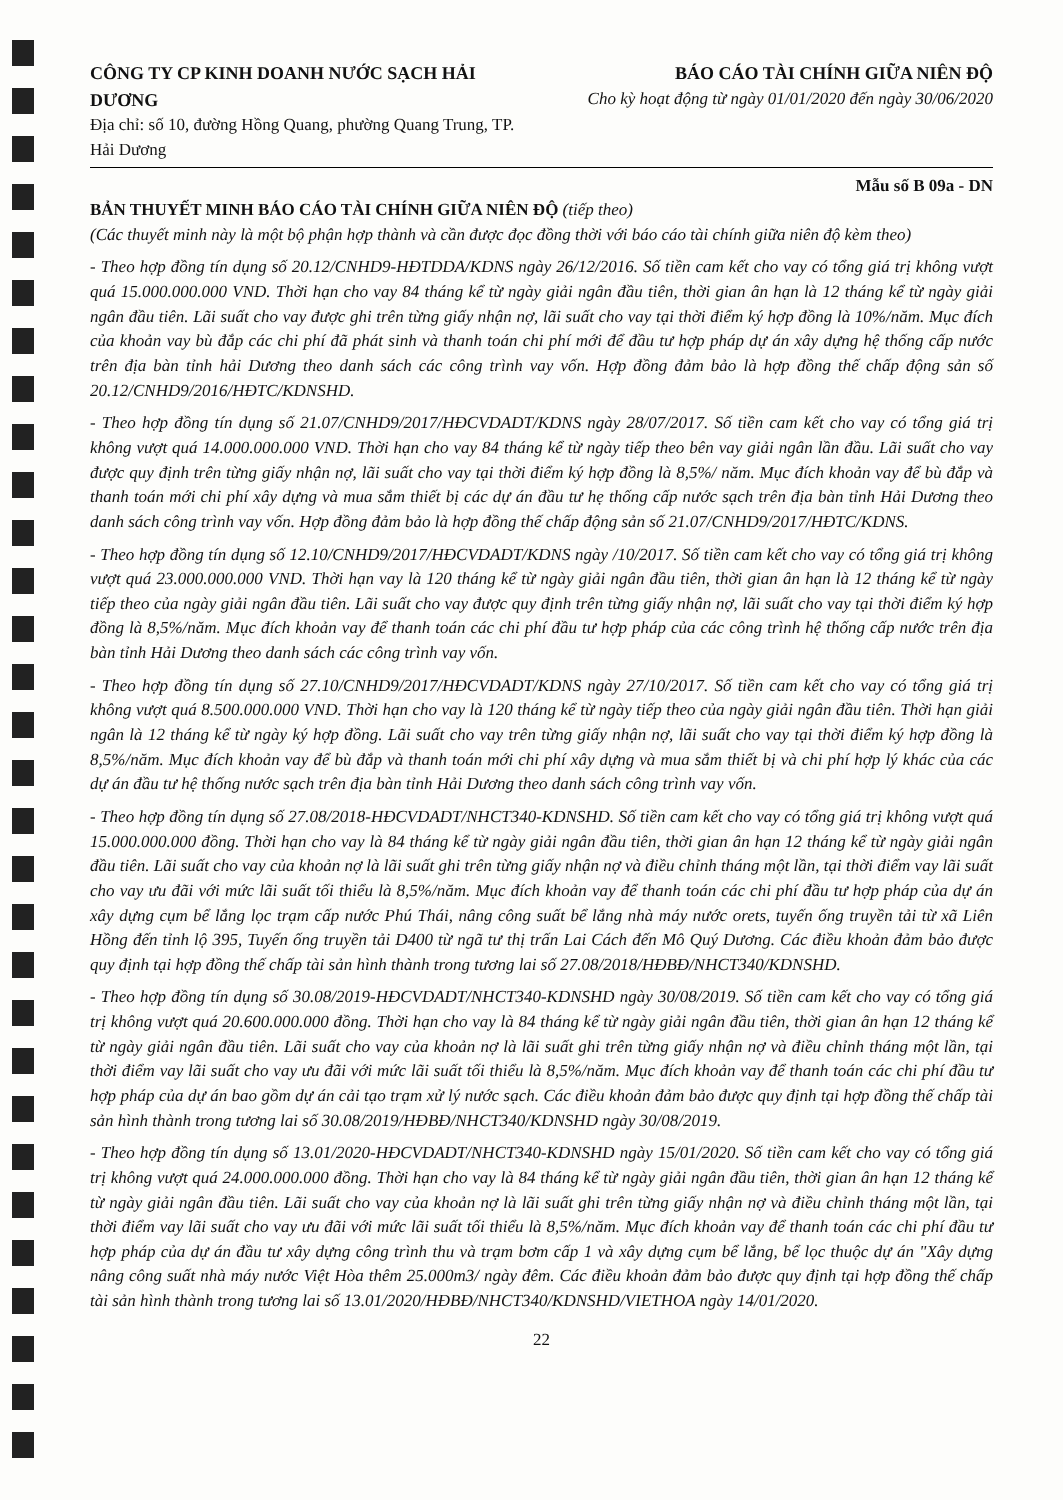CÔNG TY CP KINH DOANH NƯỚC SẠCH HẢI DƯƠNG
Địa chỉ: số 10, đường Hồng Quang, phường Quang Trung, TP. Hải Dương
BÁO CÁO TÀI CHÍNH GIỮA NIÊN ĐỘ
Cho kỳ hoạt động từ ngày 01/01/2020 đến ngày 30/06/2020
Mẫu số B 09a - DN
BẢN THUYẾT MINH BÁO CÁO TÀI CHÍNH GIỮA NIÊN ĐỘ (tiếp theo)
(Các thuyết minh này là một bộ phận hợp thành và cần được đọc đồng thời với báo cáo tài chính giữa niên độ kèm theo)
- Theo hợp đồng tín dụng số 20.12/CNHD9-HĐTDDA/KDNS ngày 26/12/2016. Số tiền cam kết cho vay có tổng giá trị không vượt quá 15.000.000.000 VND. Thời hạn cho vay 84 tháng kể từ ngày giải ngân đầu tiên, thời gian ân hạn là 12 tháng kể từ ngày giải ngân đầu tiên. Lãi suất cho vay được ghi trên từng giấy nhận nợ, lãi suất cho vay tại thời điểm ký hợp đồng là 10%/năm. Mục đích của khoản vay bù đắp các chi phí đã phát sinh và thanh toán chi phí mới để đầu tư hợp pháp dự án xây dựng hệ thống cấp nước trên địa bàn tỉnh hải Dương theo danh sách các công trình vay vốn. Hợp đồng đảm bảo là hợp đồng thế chấp động sản số 20.12/CNHD9/2016/HĐTC/KDNSHD.
- Theo hợp đồng tín dụng số 21.07/CNHD9/2017/HĐCVDADT/KDNS ngày 28/07/2017. Số tiền cam kết cho vay có tổng giá trị không vượt quá 14.000.000.000 VND. Thời hạn cho vay 84 tháng kể từ ngày tiếp theo bên vay giải ngân lần đầu. Lãi suất cho vay được quy định trên từng giấy nhận nợ, lãi suất cho vay tại thời điểm ký hợp đồng là 8,5%/ năm. Mục đích khoản vay để bù đắp và thanh toán mới chi phí xây dựng và mua sắm thiết bị các dự án đầu tư hẹ thống cấp nước sạch trên địa bàn tỉnh Hải Dương theo danh sách công trình vay vốn. Hợp đồng đảm bảo là hợp đồng thế chấp động sản số 21.07/CNHD9/2017/HĐTC/KDNS.
- Theo hợp đồng tín dụng số 12.10/CNHD9/2017/HĐCVDADT/KDNS ngày /10/2017. Số tiền cam kết cho vay có tổng giá trị không vượt quá 23.000.000.000 VND. Thời hạn vay là 120 tháng kể từ ngày giải ngân đầu tiên, thời gian ân hạn là 12 tháng kể từ ngày tiếp theo của ngày giải ngân đầu tiên. Lãi suất cho vay được quy định trên từng giấy nhận nợ, lãi suất cho vay tại thời điểm ký hợp đồng là 8,5%/năm. Mục đích khoản vay để thanh toán các chi phí đầu tư hợp pháp của các công trình hệ thống cấp nước trên địa bàn tỉnh Hải Dương theo danh sách các công trình vay vốn.
- Theo hợp đồng tín dụng số 27.10/CNHD9/2017/HĐCVDADT/KDNS ngày 27/10/2017. Số tiền cam kết cho vay có tổng giá trị không vượt quá 8.500.000.000 VND. Thời hạn cho vay là 120 tháng kể từ ngày tiếp theo của ngày giải ngân đầu tiên. Thời hạn giải ngân là 12 tháng kể từ ngày ký hợp đồng. Lãi suất cho vay trên từng giấy nhận nợ, lãi suất cho vay tại thời điểm ký hợp đồng là 8,5%/năm. Mục đích khoản vay để bù đắp và thanh toán mới chi phí xây dựng và mua sắm thiết bị và chi phí hợp lý khác của các dự án đầu tư hệ thống nước sạch trên địa bàn tỉnh Hải Dương theo danh sách công trình vay vốn.
- Theo hợp đồng tín dụng số 27.08/2018-HĐCVDADT/NHCT340-KDNSHD. Số tiền cam kết cho vay có tổng giá trị không vượt quá 15.000.000.000 đồng. Thời hạn cho vay là 84 tháng kể từ ngày giải ngân đầu tiên, thời gian ân hạn 12 tháng kể từ ngày giải ngân đầu tiên. Lãi suất cho vay của khoản nợ là lãi suất ghi trên từng giấy nhận nợ và điều chỉnh tháng một lần, tại thời điểm vay lãi suất cho vay ưu đãi với mức lãi suất tối thiểu là 8,5%/năm. Mục đích khoản vay để thanh toán các chi phí đầu tư hợp pháp của dự án xây dựng cụm bể lắng lọc trạm cấp nước Phú Thái, nâng công suất bể lắng nhà máy nước orets, tuyến ống truyền tải từ xã Liên Hồng đến tỉnh lộ 395, Tuyến ống truyền tải D400 từ ngã tư thị trấn Lai Cách đến Mô Quý Dương. Các điều khoản đảm bảo được quy định tại hợp đồng thế chấp tài sản hình thành trong tương lai số 27.08/2018/HĐBĐ/NHCT340/KDNSHD.
- Theo hợp đồng tín dụng số 30.08/2019-HĐCVDADT/NHCT340-KDNSHD ngày 30/08/2019. Số tiền cam kết cho vay có tổng giá trị không vượt quá 20.600.000.000 đồng. Thời hạn cho vay là 84 tháng kể từ ngày giải ngân đầu tiên, thời gian ân hạn 12 tháng kể từ ngày giải ngân đầu tiên. Lãi suất cho vay của khoản nợ là lãi suất ghi trên từng giấy nhận nợ và điều chỉnh tháng một lần, tại thời điểm vay lãi suất cho vay ưu đãi với mức lãi suất tối thiểu là 8,5%/năm. Mục đích khoản vay để thanh toán các chi phí đầu tư hợp pháp của dự án bao gồm dự án cải tạo trạm xử lý nước sạch. Các điều khoản đảm bảo được quy định tại hợp đồng thế chấp tài sản hình thành trong tương lai số 30.08/2019/HĐBĐ/NHCT340/KDNSHD ngày 30/08/2019.
- Theo hợp đồng tín dụng số 13.01/2020-HĐCVDADT/NHCT340-KDNSHD ngày 15/01/2020. Số tiền cam kết cho vay có tổng giá trị không vượt quá 24.000.000.000 đồng. Thời hạn cho vay là 84 tháng kể từ ngày giải ngân đầu tiên, thời gian ân hạn 12 tháng kể từ ngày giải ngân đầu tiên. Lãi suất cho vay của khoản nợ là lãi suất ghi trên từng giấy nhận nợ và điều chỉnh tháng một lần, tại thời điểm vay lãi suất cho vay ưu đãi với mức lãi suất tối thiểu là 8,5%/năm. Mục đích khoản vay để thanh toán các chi phí đầu tư hợp pháp của dự án đầu tư xây dựng công trình thu và trạm bơm cấp 1 và xây dựng cụm bể lắng, bể lọc thuộc dự án "Xây dựng nâng công suất nhà máy nước Việt Hòa thêm 25.000m3/ ngày đêm. Các điều khoản đảm bảo được quy định tại hợp đồng thế chấp tài sản hình thành trong tương lai số 13.01/2020/HĐBĐ/NHCT340/KDNSHD/VIETHOA ngày 14/01/2020.
22